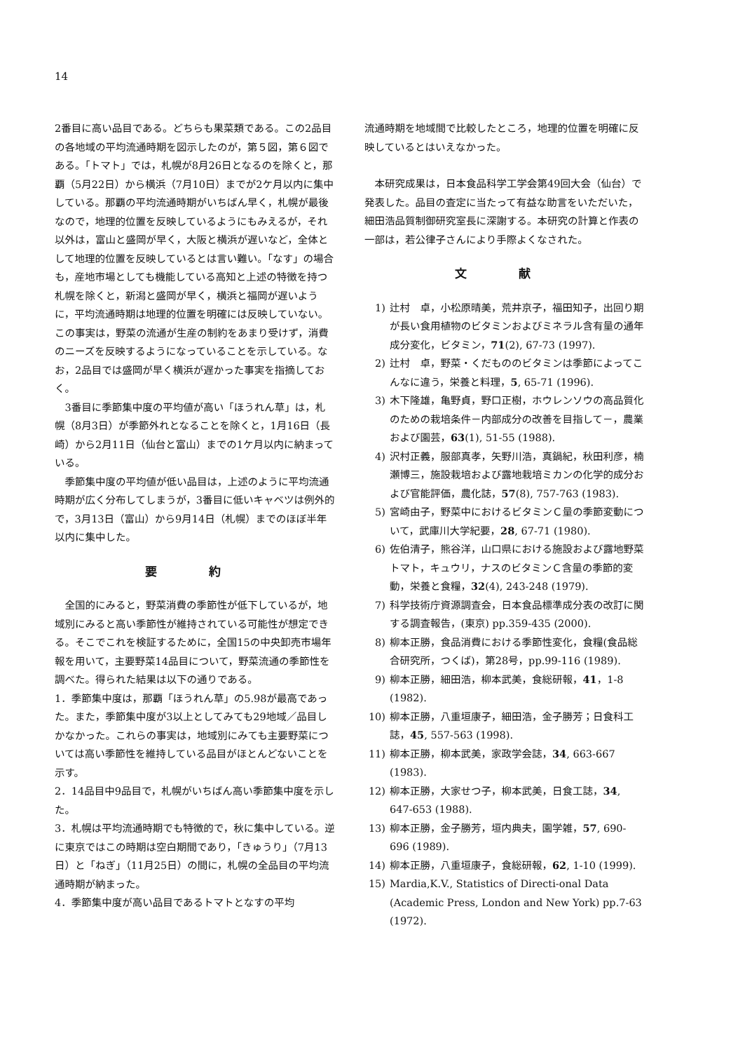14
2番目に高い品目である。どちらも果菜類である。この2品目の各地域の平均流通時期を図示したのが，第５図，第６図である。「トマト」では，札幌が8月26日となるのを除くと，那覇（5月22日）から横浜（7月10日）までが2ケ月以内に集中している。那覇の平均流通時期がいちばん早く，札幌が最後なので，地理的位置を反映しているようにもみえるが，それ以外は，富山と盛岡が早く，大阪と横浜が遅いなど，全体として地理的位置を反映しているとは言い難い。「なす」の場合も，産地市場としても機能している高知と上述の特徴を持つ札幌を除くと，新潟と盛岡が早く，横浜と福岡が遅いように，平均流通時期は地理的位置を明確には反映していない。この事実は，野菜の流通が生産の制約をあまり受けず，消費のニーズを反映するようになっていることを示している。なお，2品目では盛岡が早く横浜が遅かった事実を指摘しておく。
3番目に季節集中度の平均値が高い「ほうれん草」は，札幌（8月3日）が季節外れとなることを除くと，1月16日（長崎）から2月11日（仙台と富山）までの1ケ月以内に納まっている。
季節集中度の平均値が低い品目は，上述のように平均流通時期が広く分布してしまうが，3番目に低いキャベツは例外的で，3月13日（富山）から9月14日（札幌）までのほぼ半年以内に集中した。
要 約
全国的にみると，野菜消費の季節性が低下しているが，地域別にみると高い季節性が維持されている可能性が想定できる。そこでこれを検証するために，全国15の中央卸売市場年報を用いて，主要野菜14品目について，野菜流通の季節性を調べた。得られた結果は以下の通りである。
1．季節集中度は，那覇「ほうれん草」の5.98が最高であった。また，季節集中度が3以上としてみても29地域／品目しかなかった。これらの事実は，地域別にみても主要野菜については高い季節性を維持している品目がほとんどないことを示す。
2．14品目中9品目で，札幌がいちばん高い季節集中度を示した。
3．札幌は平均流通時期でも特徴的で，秋に集中している。逆に東京ではこの時期は空白期間であり，「きゅうり」（7月13日）と「ねぎ」（11月25日）の間に，札幌の全品目の平均流通時期が納まった。
4．季節集中度が高い品目であるトマトとなすの平均
流通時期を地域間で比較したところ，地理的位置を明確に反映しているとはいえなかった。
本研究成果は，日本食品科学工学会第49回大会（仙台）で発表した。品目の査定に当たって有益な助言をいただいた，細田浩品質制御研究室長に深謝する。本研究の計算と作表の一部は，若公律子さんにより手際よくなされた。
文 献
1) 辻村　卓，小松原晴美，荒井京子，福田知子，出回り期が長い食用植物のビタミンおよびミネラル含有量の通年成分変化，ビタミン，71(2), 67-73 (1997).
2) 辻村　卓，野菜・くだもののビタミンは季節によってこんなに違う，栄養と料理，5, 65-71 (1996).
3) 木下隆雄，亀野貞，野口正樹，ホウレンソウの高品質化のための栽培条件－内部成分の改善を目指して－，農業および園芸，63(1), 51-55 (1988).
4) 沢村正義，服部真孝，矢野川浩，真鍋紀，秋田利彦，楠瀬博三，施設栽培および露地栽培ミカンの化学的成分および官能評価，農化誌，57(8), 757-763 (1983).
5) 宮崎由子，野菜中におけるビタミンＣ量の季節変動について，武庫川大学紀要，28, 67-71 (1980).
6) 佐伯清子，熊谷洋，山口県における施設および露地野菜トマト，キュウリ，ナスのビタミンＣ含量の季節的変動，栄養と食糧，32(4), 243-248 (1979).
7) 科学技術庁資源調査会，日本食品標準成分表の改訂に関する調査報告，(東京) pp.359-435 (2000).
8) 柳本正勝，食品消費における季節性変化，食糧(食品総合研究所，つくば)，第28号，pp.99-116 (1989).
9) 柳本正勝，細田浩，柳本武美，食総研報，41，1-8 (1982).
10) 柳本正勝，八重垣康子，細田浩，金子勝芳；日食科工誌，45, 557-563 (1998).
11) 柳本正勝，柳本武美，家政学会誌，34, 663-667 (1983).
12) 柳本正勝，大家せつ子，柳本武美，日食工誌，34, 647-653 (1988).
13) 柳本正勝，金子勝芳，垣内典夫，園学雑，57, 690-696 (1989).
14) 柳本正勝，八重垣康子，食総研報，62, 1-10 (1999).
15) Mardia,K.V., Statistics of Directi-onal Data (Academic Press, London and New York) pp.7-63 (1972).